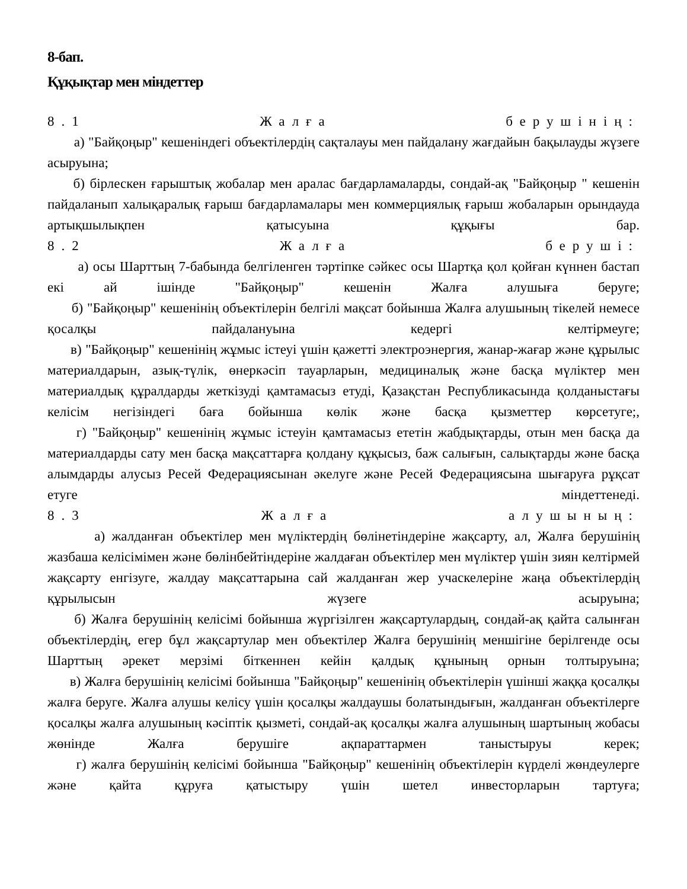8-бап.
Құқықтар мен міндеттер
8.1 Жалға берушінің:
а) "Байқоңыр" кешеніндегі объектілердің сақталауы мен пайдалану жағдайын бақылауды жүзеге асыруына;
б) бірлескен ғарыштық жобалар мен аралас бағдарламаларды, сондай-ақ "Байқоңыр " кешенін пайдаланып халықаралық ғарыш бағдарламалары мен коммерциялық ғарыш жобаларын орындауда артықшылықпен қатысуына құқығы бар.
8.2 Жалға беруші:
а) осы Шарттың 7-бабында белгіленген тәртіпке сәйкес осы Шартқа қол қойған күннен бастап екі ай ішінде "Байқоңыр" кешенін Жалға алушыға беруге;
б) "Байқоңыр" кешенінің объектілерін белгілі мақсат бойынша Жалға алушының тікелей немесе қосалқы пайдалануына кедергі келтірмеуге;
в) "Байқоңыр" кешенінің жұмыс істеуі үшін қажетті электроэнергия, жанар-жағар және құрылыс материалдарын, азық-түлік, өнеркәсіп тауарларын, медициналық және басқа мүліктер мен материалдық құралдарды жеткізуді қамтамасыз етуді, Қазақстан Республикасында қолданыстағы келісім негізіндегі баға бойынша көлік және басқа қызметтер көрсетуге;,
г) "Байқоңыр" кешенінің жұмыс істеуін қамтамасыз ететін жабдықтарды, отын мен басқа да материалдарды сату мен басқа мақсаттарға қолдану құқысыз, баж салығын, салықтарды және басқа алымдарды алусыз Ресей Федерациясынан әкелуге және Ресей Федерациясына шығаруға рұқсат етуге міндеттенеді.
8.3 Жалға алушының:
а) жалданған объектілер мен мүліктердің бөлінетіндеріне жақсарту, ал, Жалға берушінің жазбаша келісімімен және бөлінбейтіндеріне жалдаған объектілер мен мүліктер үшін зиян келтірмей жақсарту енгізуге, жалдау мақсаттарына сай жалданған жер учаскелеріне жаңа объектілердің құрылысын жүзеге асыруына;
б) Жалға берушінің келісімі бойынша жүргізілген жақсартулардың, сондай-ақ қайта салынған объектілердің, егер бұл жақсартулар мен объектілер Жалға берушінің меншігіне берілгенде осы Шарттың әрекет мерзімі біткеннен кейін қалдық құнының орнын толтыруына;
в) Жалға берушінің келісімі бойынша "Байқоңыр" кешенінің объектілерін үшінші жаққа қосалқы жалға беруге. Жалға алушы келісу үшін қосалқы жалдаушы болатындығын, жалданған объектілерге қосалқы жалға алушының кәсіптік қызметі, сондай-ақ қосалқы жалға алушының шартының жобасы жөнінде Жалға берушіге ақпараттармен таныстыруы керек;
г) жалға берушінің келісімі бойынша "Байқоңыр" кешенінің объектілерін күрделі жөндеулерге және қайта құруға қатыстыру үшін шетел инвесторларын тартуға;